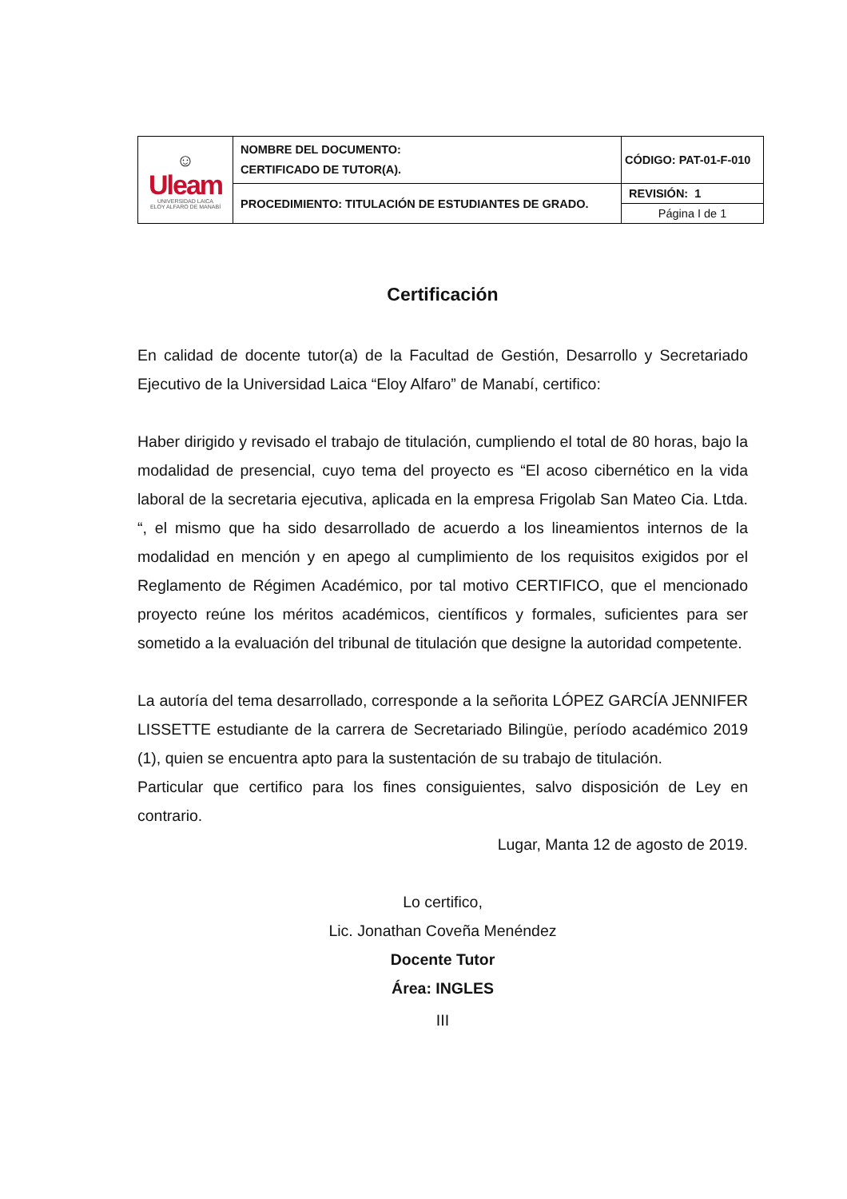| ☺ Uleam UNIVERSIDAD LAICA ELOY ALFARO DE MANABÍ | NOMBRE DEL DOCUMENTO: CERTIFICADO DE TUTOR(A). | CÓDIGO: PAT-01-F-010 |
| | PROCEDIMIENTO: TITULACIÓN DE ESTUDIANTES DE GRADO. | REVISIÓN: 1 |
| | | Página I de 1 |
Certificación
En calidad de docente tutor(a) de la Facultad de Gestión, Desarrollo y Secretariado Ejecutivo de la Universidad Laica “Eloy Alfaro” de Manabí, certifico:
Haber dirigido y revisado el trabajo de titulación, cumpliendo el total de 80 horas, bajo la modalidad de presencial, cuyo tema del proyecto es “El acoso cibernético en la vida laboral de la secretaria ejecutiva, aplicada en la empresa Frigolab San Mateo Cia. Ltda. “, el mismo que ha sido desarrollado de acuerdo a los lineamientos internos de la modalidad en mención y en apego al cumplimiento de los requisitos exigidos por el Reglamento de Régimen Académico, por tal motivo CERTIFICO, que el mencionado proyecto reúne los méritos académicos, científicos y formales, suficientes para ser sometido a la evaluación del tribunal de titulación que designe la autoridad competente.
La autoría del tema desarrollado, corresponde a la señorita LÓPEZ GARCÍA JENNIFER LISSETTE estudiante de la carrera de Secretariado Bilingüe, período académico 2019 (1), quien se encuentra apto para la sustentación de su trabajo de titulación.
Particular que certifico para los fines consiguientes, salvo disposición de Ley en contrario.
Lugar, Manta 12 de agosto de 2019.
Lo certifico,
Lic. Jonathan Coveña Menéndez
Docente Tutor
Área: INGLES
III